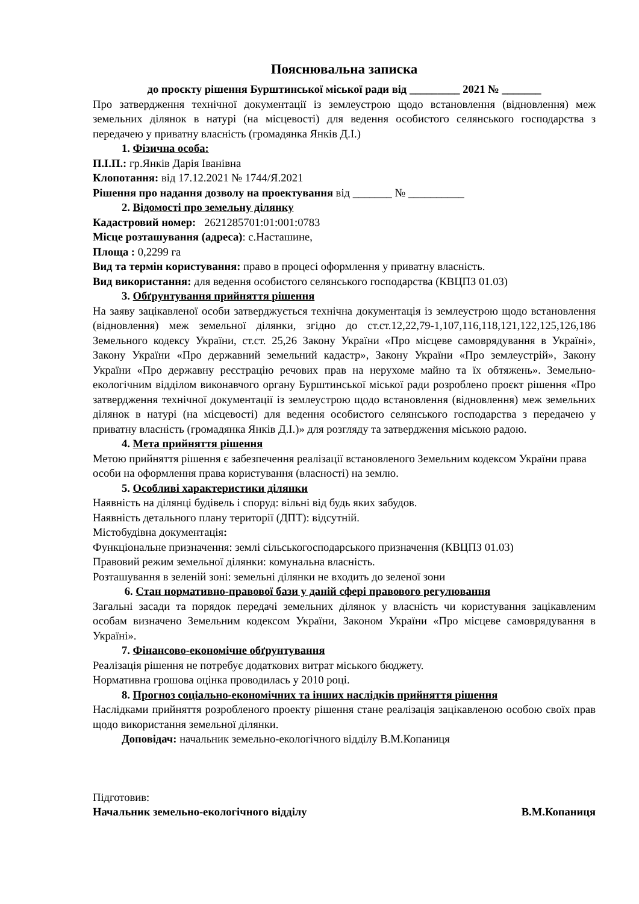Пояснювальна записка
до проєкту рішення Бурштинської міської ради від _________ 2021 № _______
Про затвердження технічної документації із землеустрою щодо встановлення (відновлення) меж земельних ділянок в натурі (на місцевості) для ведення особистого селянського господарства з передачею у приватну власність (громадянка Янків Д.І.)
1. Фізична особа:
П.І.П.: гр.Янків Дарія Іванівна
Клопотання: від 17.12.2021 № 1744/Я.2021
Рішення про надання дозволу на проектування від _______ № __________
2. Відомості про земельну ділянку
Кадастровий номер: 2621285701:01:001:0783
Місце розташування (адреса): с.Насташине,
Площа : 0,2299 га
Вид та термін користування: право в процесі оформлення у приватну власність.
Вид використання: для ведення особистого селянського господарства (КВЦПЗ 01.03)
3. Обґрунтування прийняття рішення
На заяву зацікавленої особи затверджується технічна документація із землеустрою щодо встановлення (відновлення) меж земельної ділянки, згідно до ст.ст.12,22,79-1,107,116,118,121,122,125,126,186 Земельного кодексу України, ст.ст. 25,26 Закону України «Про місцеве самоврядування в Україні», Закону України «Про державний земельний кадастр», Закону України «Про землеустрій», Закону України «Про державну реєстрацію речових прав на нерухоме майно та їх обтяжень». Земельно-екологічним відділом виконавчого органу Бурштинської міської ради розроблено проєкт рішення «Про затвердження технічної документації із землеустрою щодо встановлення (відновлення) меж земельних ділянок в натурі (на місцевості) для ведення особистого селянського господарства з передачею у приватну власність (громадянка Янків Д.І.)» для розгляду та затвердження міською радою.
4. Мета прийняття рішення
Метою прийняття рішення є забезпечення реалізації встановленого Земельним кодексом України права особи на оформлення права користування (власності) на землю.
5. Особливі характеристики ділянки
Наявність на ділянці будівель і споруд: вільні від будь яких забудов.
Наявність детального плану території (ДПТ): відсутній.
Містобудівна документація:
Функціональне призначення: землі сільськогосподарського призначення (КВЦПЗ 01.03)
Правовий режим земельної ділянки: комунальна власність.
Розташування в зеленій зоні: земельні ділянки не входить до зеленої зони
6. Стан нормативно-правової бази у даній сфері правового регулювання
Загальні засади та порядок передачі земельних ділянок у власність чи користування зацікавленим особам визначено Земельним кодексом України, Законом України «Про місцеве самоврядування в Україні».
7. Фінансово-економічне обґрунтування
Реалізація рішення не потребує додаткових витрат міського бюджету.
Нормативна грошова оцінка проводилась у 2010 році.
8. Прогноз соціально-економічних та інших наслідків прийняття рішення
Наслідками прийняття розробленого проекту рішення стане реалізація зацікавленою особою своїх прав щодо використання земельної ділянки.
Доповідач: начальник земельно-екологічного відділу В.М.Копаниця
Підготовив:
Начальник земельно-екологічного відділу В.М.Копаниця